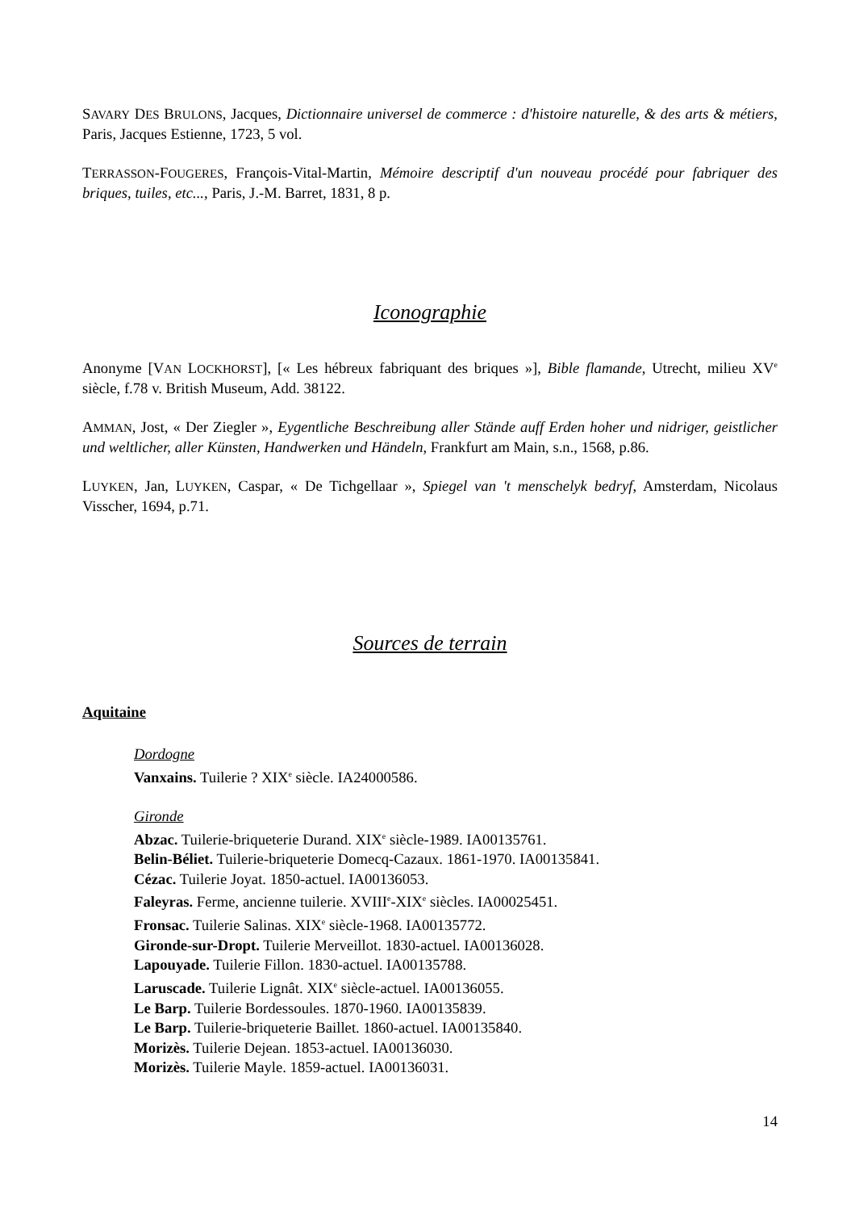SAVARY DES BRULONS, Jacques, Dictionnaire universel de commerce : d'histoire naturelle, & des arts & métiers, Paris, Jacques Estienne, 1723, 5 vol.
TERRASSON-FOUGERES, François-Vital-Martin, Mémoire descriptif d'un nouveau procédé pour fabriquer des briques, tuiles, etc..., Paris, J.-M. Barret, 1831, 8 p.
Iconographie
Anonyme [VAN LOCKHORST], [« Les hébreux fabriquant des briques »], Bible flamande, Utrecht, milieu XV<sup>e</sup> siècle, f.78 v. British Museum, Add. 38122.
AMMAN, Jost, « Der Ziegler », Eygentliche Beschreibung aller Stände auff Erden hoher und nidriger, geistlicher und weltlicher, aller Künsten, Handwerken und Händeln, Frankfurt am Main, s.n., 1568, p.86.
LUYKEN, Jan, LUYKEN, Caspar, « De Tichgellaar », Spiegel van 't menschelyk bedryf, Amsterdam, Nicolaus Visscher, 1694, p.71.
Sources de terrain
Aquitaine
Dordogne
Vanxains. Tuilerie ? XIX<sup>e</sup> siècle. IA24000586.
Gironde
Abzac. Tuilerie-briqueterie Durand. XIX<sup>e</sup> siècle-1989. IA00135761.
Belin-Béliet. Tuilerie-briqueterie Domecq-Cazaux. 1861-1970. IA00135841.
Cézac. Tuilerie Joyat. 1850-actuel. IA00136053.
Faleyras. Ferme, ancienne tuilerie. XVIII<sup>e</sup>-XIX<sup>e</sup> siècles. IA00025451.
Fronsac. Tuilerie Salinas. XIX<sup>e</sup> siècle-1968. IA00135772.
Gironde-sur-Dropt. Tuilerie Merveillot. 1830-actuel. IA00136028.
Lapouyade. Tuilerie Fillon. 1830-actuel. IA00135788.
Laruscade. Tuilerie Lignât. XIX<sup>e</sup> siècle-actuel. IA00136055.
Le Barp. Tuilerie Bordessoules. 1870-1960. IA00135839.
Le Barp. Tuilerie-briqueterie Baillet. 1860-actuel. IA00135840.
Morizès. Tuilerie Dejean. 1853-actuel. IA00136030.
Morizès. Tuilerie Mayle. 1859-actuel. IA00136031.
14